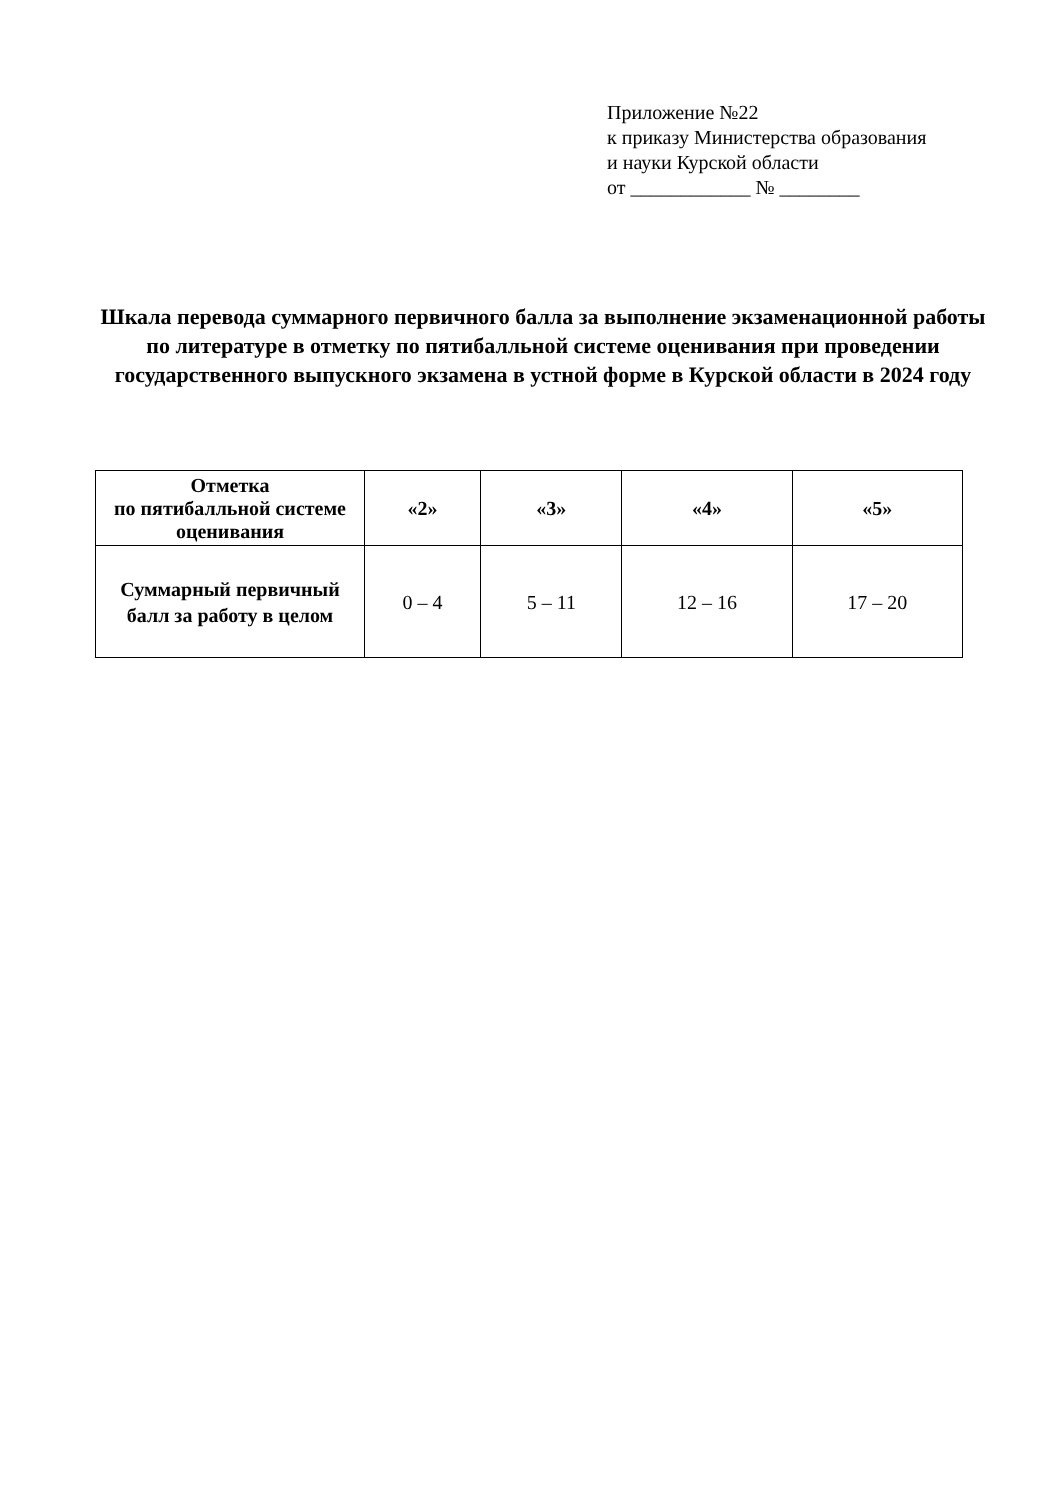Приложение №22
к приказу Министерства образования
и науки Курской области
от ____________ № ________
Шкала перевода суммарного первичного балла за выполнение экзаменационной работы по литературе в отметку по пятибалльной системе оценивания при проведении государственного выпускного экзамена в устной форме в Курской области в 2024 году
| Отметка по пятибалльной системе оценивания | «2» | «3» | «4» | «5» |
| --- | --- | --- | --- | --- |
| Суммарный первичный балл за работу в целом | 0 – 4 | 5 – 11 | 12 – 16 | 17 – 20 |